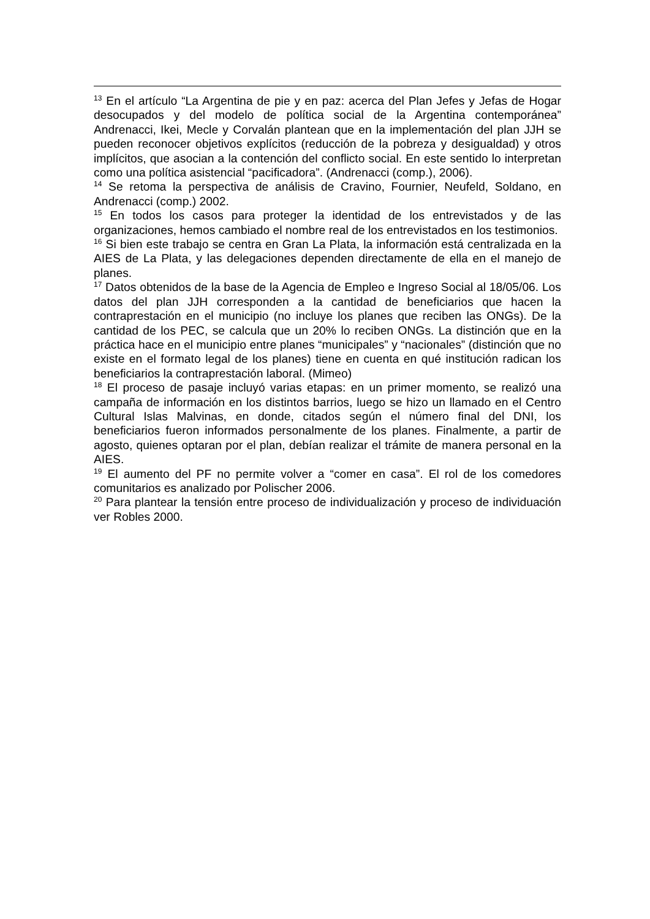<sup>13</sup> En el artículo “La Argentina de pie y en paz: acerca del Plan Jefes y Jefas de Hogar desocupados y del modelo de política social de la Argentina contemporánea” Andrenacci, Ikei, Mecle y Corvalán plantean que en la implementación del plan JJH se pueden reconocer objetivos explícitos (reducción de la pobreza y desigualdad) y otros implícitos, que asocian a la contención del conflicto social. En este sentido lo interpretan como una política asistencial “pacificadora”. (Andrenacci (comp.), 2006).
<sup>14</sup> Se retoma la perspectiva de análisis de Cravino, Fournier, Neufeld, Soldano, en Andrenacci (comp.) 2002.
<sup>15</sup> En todos los casos para proteger la identidad de los entrevistados y de las organizaciones, hemos cambiado el nombre real de los entrevistados en los testimonios.
<sup>16</sup> Si bien este trabajo se centra en Gran La Plata, la información está centralizada en la AIES de La Plata, y las delegaciones dependen directamente de ella en el manejo de planes.
<sup>17</sup> Datos obtenidos de la base de la Agencia de Empleo e Ingreso Social al 18/05/06. Los datos del plan JJH corresponden a la cantidad de beneficiarios que hacen la contraprestación en el municipio (no incluye los planes que reciben las ONGs). De la cantidad de los PEC, se calcula que un 20% lo reciben ONGs. La distinción que en la práctica hace en el municipio entre planes “municipales” y “nacionales” (distinción que no existe en el formato legal de los planes) tiene en cuenta en qué institución radican los beneficiarios la contraprestación laboral. (Mimeo)
<sup>18</sup> El proceso de pasaje incluyó varias etapas: en un primer momento, se realizó una campaña de información en los distintos barrios, luego se hizo un llamado en el Centro Cultural Islas Malvinas, en donde, citados según el número final del DNI, los beneficiarios fueron informados personalmente de los planes. Finalmente, a partir de agosto, quienes optaran por el plan, debían realizar el trámite de manera personal en la AIES.
<sup>19</sup> El aumento del PF no permite volver a “comer en casa”. El rol de los comedores comunitarios es analizado por Polischer 2006.
<sup>20</sup> Para plantear la tensión entre proceso de individualización y proceso de individuación ver Robles 2000.